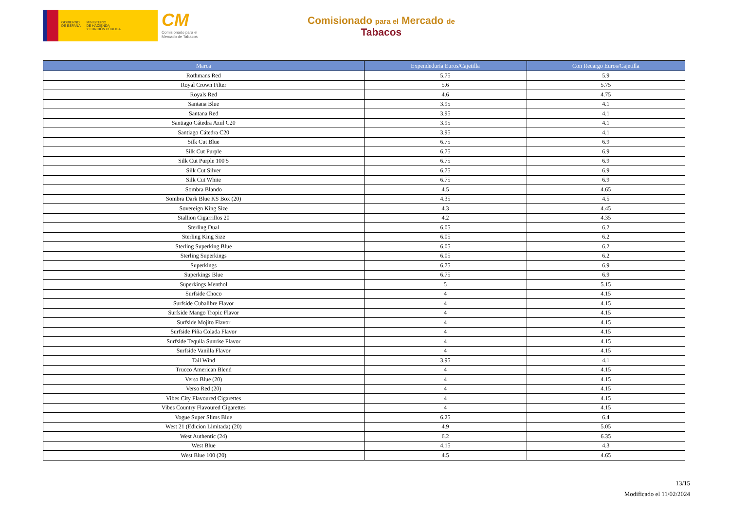GOBIERNO
DE ESPAÑA
MINISTERIO
DE HACIENDA
Y FUNCIÓN PÚBLICA
CM
Comisionado para el
Mercado de Tabacos
Comisionado para el Mercado de
Tabacos
| Marca | Expendeduría Euros/Cajetilla | Con Recargo Euros/Cajetilla |
| --- | --- | --- |
| Rothmans Red | 5.75 | 5.9 |
| Royal Crown Filter | 5.6 | 5.75 |
| Royals Red | 4.6 | 4.75 |
| Santana Blue | 3.95 | 4.1 |
| Santana Red | 3.95 | 4.1 |
| Santiago Cátedra Azul C20 | 3.95 | 4.1 |
| Santiago Cátedra C20 | 3.95 | 4.1 |
| Silk Cut Blue | 6.75 | 6.9 |
| Silk Cut Purple | 6.75 | 6.9 |
| Silk Cut Purple 100'S | 6.75 | 6.9 |
| Silk Cut Silver | 6.75 | 6.9 |
| Silk Cut White | 6.75 | 6.9 |
| Sombra Blando | 4.5 | 4.65 |
| Sombra Dark Blue KS Box (20) | 4.35 | 4.5 |
| Sovereign King Size | 4.3 | 4.45 |
| Stallion Cigarrillos 20 | 4.2 | 4.35 |
| Sterling Dual | 6.05 | 6.2 |
| Sterling King Size | 6.05 | 6.2 |
| Sterling Superking Blue | 6.05 | 6.2 |
| Sterling Superkings | 6.05 | 6.2 |
| Superkings | 6.75 | 6.9 |
| Superkings Blue | 6.75 | 6.9 |
| Superkings Menthol | 5 | 5.15 |
| Surfside Choco | 4 | 4.15 |
| Surfside Cubalibre Flavor | 4 | 4.15 |
| Surfside Mango Tropic Flavor | 4 | 4.15 |
| Surfside Mojito Flavor | 4 | 4.15 |
| Surfside Piña Colada Flavor | 4 | 4.15 |
| Surfside Tequila Sunrise Flavor | 4 | 4.15 |
| Surfside Vanilla Flavor | 4 | 4.15 |
| Tail Wind | 3.95 | 4.1 |
| Trucco American Blend | 4 | 4.15 |
| Verso Blue (20) | 4 | 4.15 |
| Verso Red (20) | 4 | 4.15 |
| Vibes City Flavoured Cigarettes | 4 | 4.15 |
| Vibes Country Flavoured Cigarettes | 4 | 4.15 |
| Vogue Super Slims Blue | 6.25 | 6.4 |
| West 21 (Edicion Limitada) (20) | 4.9 | 5.05 |
| West Authentic (24) | 6.2 | 6.35 |
| West Blue | 4.15 | 4.3 |
| West Blue 100 (20) | 4.5 | 4.65 |
13/15
Modificado el 11/02/2024